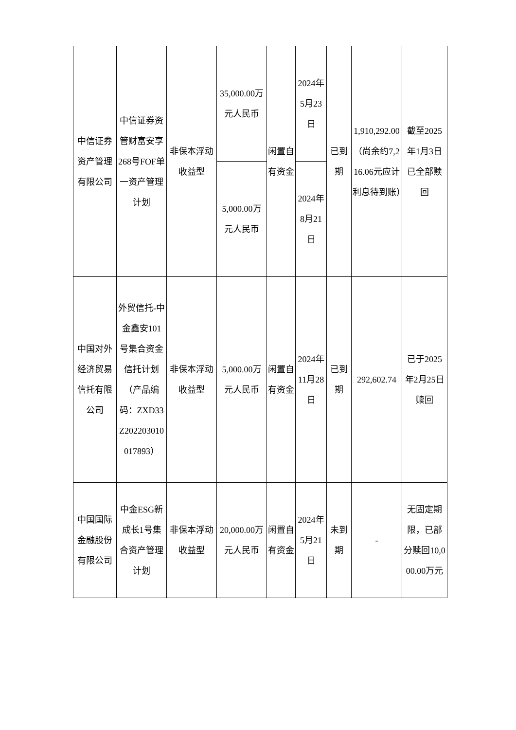| 中信证券资产管理有限公司 | 中信证券资管财富安享268号FOF单一资产管理计划 | 非保本浮动收益型 | 35,000.00万元人民币 | 闲置自有资金 | 2024年5月23日 | 已到期 | 1,910,292.00（尚余约7,216.06元应计利息待到账） | 截至2025年1月3日已全部赎回 |
| | | | 5,000.00万元人民币 | | 2024年8月21日 | | | |
| 中国对外经济贸易信托有限公司 | 外贸信托-中金鑫安101号集合资金信托计划（产品编码：ZXD33Z202203010017893） | 非保本浮动收益型 | 5,000.00万元人民币 | 闲置自有资金 | 2024年11月28日 | 已到期 | 292,602.74 | 已于2025年2月25日赎回 |
| 中国国际金融股份有限公司 | 中金ESG新成长1号集合资产管理计划 | 非保本浮动收益型 | 20,000.00万元人民币 | 闲置自有资金 | 2024年5月21日 | 未到期 | - | 无固定期限，已部分赎回10,000.00万元 |